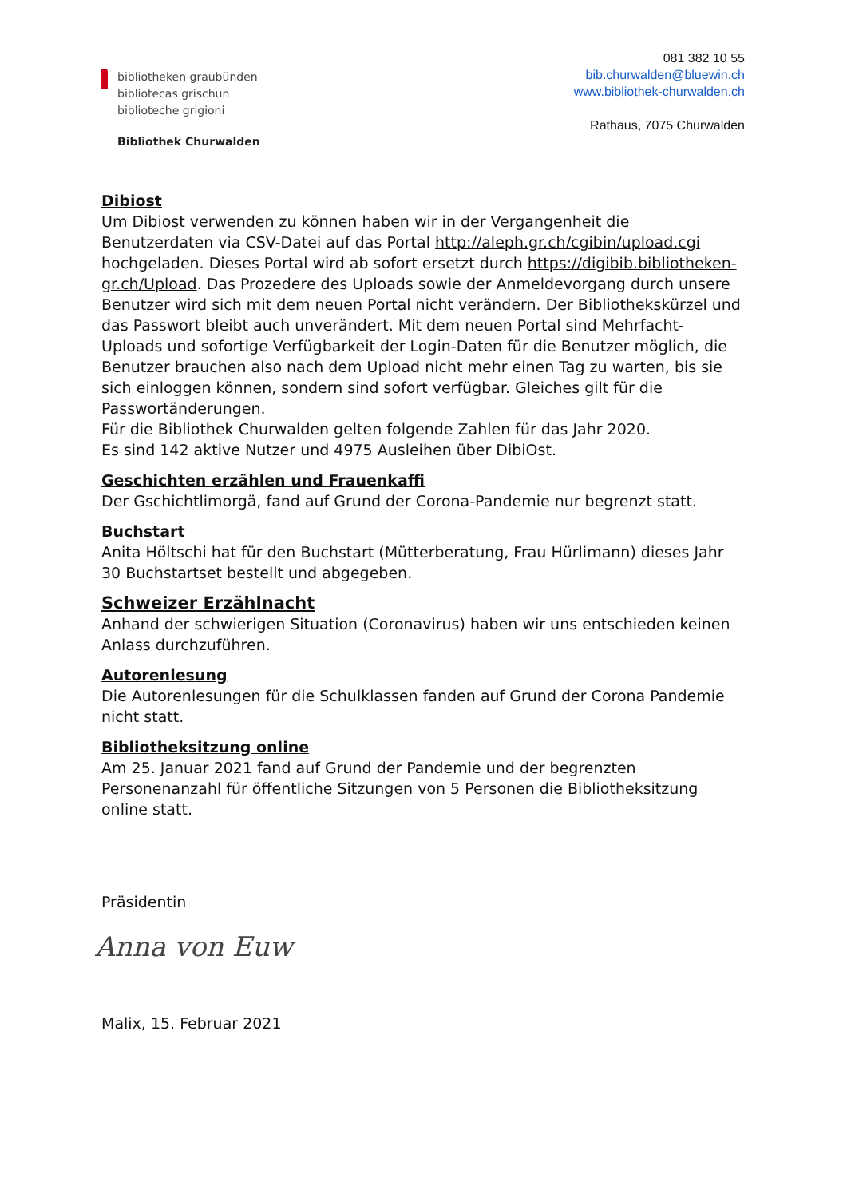bibliotheken graubünden
bibliotecas grischun
biblioteche grigioni
Bibliothek Churwalden
081 382 10 55
bib.churwalden@bluewin.ch
www.bibliothek-churwalden.ch
Rathaus, 7075 Churwalden
Dibiost
Um Dibiost verwenden zu können haben wir in der Vergangenheit die Benutzerdaten via CSV-Datei auf das Portal http://aleph.gr.ch/cgibin/upload.cgi hochgeladen. Dieses Portal wird ab sofort ersetzt durch https://digibib.bibliotheken-gr.ch/Upload. Das Prozedere des Uploads sowie der Anmeldevorgang durch unsere Benutzer wird sich mit dem neuen Portal nicht verändern. Der Bibliothekskürzel und das Passwort bleibt auch unverändert. Mit dem neuen Portal sind Mehrfacht-Uploads und sofortige Verfügbarkeit der Login-Daten für die Benutzer möglich, die Benutzer brauchen also nach dem Upload nicht mehr einen Tag zu warten, bis sie sich einloggen können, sondern sind sofort verfügbar. Gleiches gilt für die Passwortänderungen.
Für die Bibliothek Churwalden gelten folgende Zahlen für das Jahr 2020.
Es sind 142 aktive Nutzer und 4975 Ausleihen über DibiOst.
Geschichten erzählen und Frauenkaffi
Der Gschichtlimorgä, fand auf Grund der Corona-Pandemie nur begrenzt statt.
Buchstart
Anita Höltschi hat für den Buchstart (Mütterberatung, Frau Hürlimann) dieses Jahr 30 Buchstartset bestellt und abgegeben.
Schweizer Erzählnacht
Anhand der schwierigen Situation (Coronavirus) haben wir uns entschieden keinen Anlass durchzuführen.
Autorenlesung
Die Autorenlesungen für die Schulklassen fanden auf Grund der Corona Pandemie nicht statt.
Bibliotheksitzung online
Am 25. Januar 2021 fand auf Grund der Pandemie und der begrenzten Personenanzahl für öffentliche Sitzungen von 5 Personen die Bibliotheksitzung online statt.
Präsidentin
Anna von Euw
Malix, 15. Februar 2021